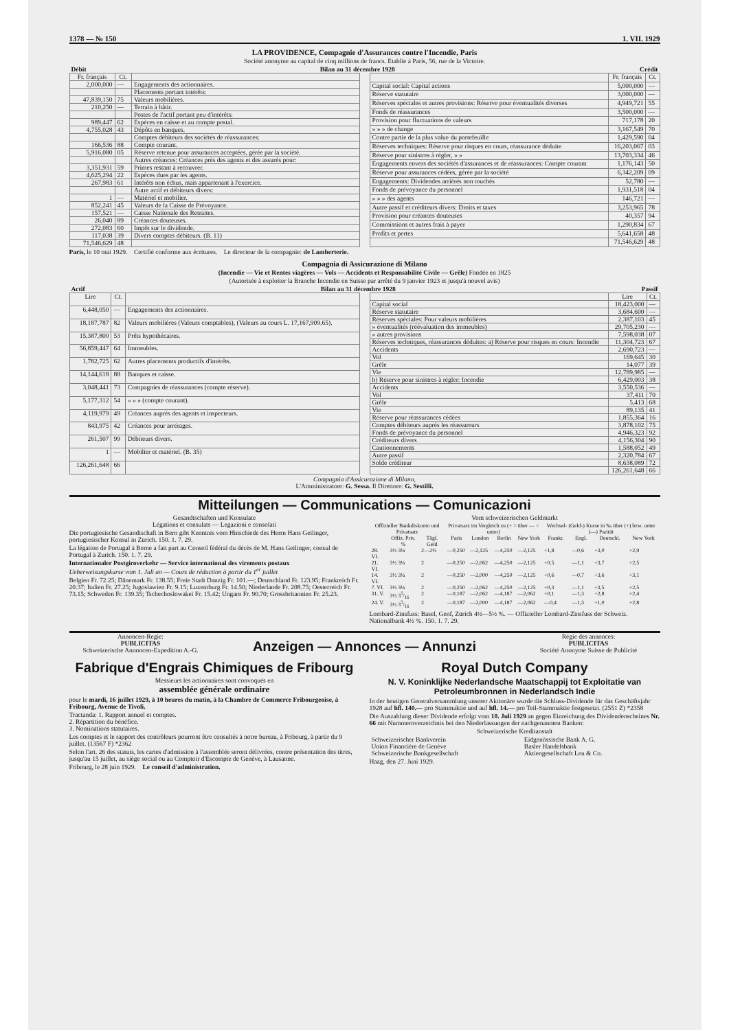1378 — № 150 1. VII. 1929
LA PROVIDENCE, Compagnie d'Assurances contre l'Incendie, Paris
Société anonyme au capital de cinq millions de francs. Etablie à Paris, 56, rue de la Victoire.
| Débit | Bilan au 31 décembre 1928 | Crédit |
| Fr. français | Ct. | |
| --- | --- | --- |
| 2,000,000 | — | Engagements des actionnaires. |
| | | Placements portant intérêts: |
| 47,839,150 | 75 | Valeurs mobilières. |
| 210,250 | — | Terrain à bâtir. |
| | | Postes de l'actif portant peu d'intérêts: |
| 989,447 | 62 | Espèces en caisse et au compte postal. |
| 4,755,028 | 43 | Dépôts en banques. |
| | | Comptes débiteurs des sociétés de réassurances: |
| 166,536 | 88 | Compte courant. |
| 5,916,080 | 05 | Réserve retenue pour assurances acceptées, gérée par la société. |
| | | Autres créances: Créances près des agents et des assurés pour: |
| 3,351,931 | 59 | Primes restant à recouvrer. |
| 4,625,294 | 22 | Espèces dues par les agents. |
| 267,983 | 61 | Intérêts non échus, mais appartenant à l'exercice. |
| | | Autre actif et débiteurs divers: |
| 1 | — | Matériel et mobilier. |
| 852,241 | 45 | Valeurs de la Caisse de Prévoyance. |
| 157,521 | — | Caisse Nationale des Retraites. |
| 26,040 | 89 | Créances douteuses. |
| 272,083 | 60 | Impôt sur le dividende. |
| 117,038 | 39 | Divers comptes débiteurs. (B. 11) |
| 71,546,629 | 48 | |
| | Fr. français | Ct. |
| --- | --- | --- |
| Capital social: Capital actions | 5,000,000 | — |
| Réserve statutaire | 3,000,000 | — |
| Réserves spéciales et autres provisions: Réserve pour éventualités diverses | 4,949,721 | 55 |
| Fonds de réassurances | 3,500,000 | — |
| Provision pour fluctuations de valeurs | 717,178 | 20 |
| » » » de change | 3,167,549 | 70 |
| Contre partie de la plus value du portefeuille | 1,429,590 | 04 |
| Réserves techniques: Réserve pour risques en cours, réassurance déduite | 16,203,067 | 03 |
| Réserve pour sinistres à régler, » » | 13,703,334 | 46 |
| Engagements envers des sociétés d'assurances et de réassurances: Compte courant | 1,176,143 | 50 |
| Réserve pour assurances cédées, gérée par la société | 6,342,209 | 09 |
| Engagements: Dividendes arriérés non touchés | 52,780 | — |
| Fonds de prévoyance du personnel | 1,931,518 | 04 |
| » » » des agents | 146,721 | — |
| Autre passif et créditeurs divers: Droits et taxes | 3,253,965 | 78 |
| Provision pour créances douteuses | 40,357 | 94 |
| Commissions et autres frais à payer | 1,290,834 | 67 |
| Profits et pertes | 5,641,658 | 48 |
| | 71,546,629 | 48 |
Paris, le 10 mai 1929. Certifié conforme aux écritures. Le directeur de la compagnie: de Lamberterie.
Compagnia di Assicurazione di Milano
(Incendie — Vie et Rentes viagères — Vols — Accidents et Responsabilité Civile — Grêle) Fondée en 1825
(Autorisée à exploiter la Branche Incendie en Suisse par arrêté du 9 janvier 1923 et jusqu'à nouvel avis)
| Actif | Bilan au 31 décembre 1928 | Passif |
| Lire | Ct. | |
| --- | --- | --- |
| 6,448,050 | — | Engagements des actionnaires. |
| 18,187,787 | 82 | Valeurs mobilières (Valeurs comptables), (Valeurs au cours L. 17,167,909.65). |
| 15,387,800 | 53 | Prêts hypothécaires. |
| 56,859,447 | 64 | Immeubles. |
| 1,782,725 | 62 | Autres placements productifs d'intérêts. |
| 14,144,618 | 88 | Banques et caisse. |
| 3,048,441 | 73 | Compagnies de réassurances (compte réserve). |
| 5,177,312 | 54 | » » » (compte courant). |
| 4,119,979 | 49 | Créances auprès des agents et inspecteurs. |
| 843,975 | 42 | Créances pour arrérages. |
| 261,507 | 99 | Débiteurs divers. |
| 1 | — | Mobilier et matériel. (B. 35) |
| 126,261,648 | 66 | |
| | Lire | Ct. |
| --- | --- | --- |
| Capital social | 18,423,000 | — |
| Réserve statutaire | 3,684,600 | — |
| Réserves spéciales: Pour valeurs mobilières | 2,387,103 | 45 |
| » éventualités (réévaluation des immeubles) | 29,705,230 | — |
| » autres provisions | 7,598,038 | 07 |
| Réserves techniques, réassurances déduites: a) Réserve pour risques en cours: Incendie | 11,304,723 | 67 |
| Accidents | 2,690,723 | — |
| Vol | 169,645 | 30 |
| Grêle | 14,077 | 39 |
| Vie | 12,789,985 | — |
| b) Réserve pour sinistres à régler: Incendie | 6,429,003 | 38 |
| Accidents | 3,550,536 | — |
| Vol | 37,411 | 70 |
| Grêle | 5,413 | 68 |
| Vie | 89,135 | 41 |
| Réserve pour réassurances cédées | 1,855,364 | 16 |
| Comptes débiteurs auprès les réassureurs | 3,878,102 | 75 |
| Fonds de prévoyance du personnel | 4,946,323 | 92 |
| Créditeurs divers | 4,156,304 | 90 |
| Cautionnements | 1,588,052 | 49 |
| Autre passif | 2,320,784 | 67 |
| Solde créditeur | 8,638,089 | 72 |
| | 126,261,648 | 66 |
Compagnia d'Assicurazione di Milano,
L'Amministratore: G. Sessa. Il Direttore: G. Sestilli.
Mitteilungen — Communications — Comunicazioni
Gesandtschaften und Konsulate
Légations et consulats — Legazioni e consolati
Die portugiesische Gesandtschaft in Bern gibt Kenntnis vom Hinschiede des Herrn Hans Geilinger, portugiesischer Konsul in Zürich. 150. 1. 7. 29.
La légation de Portugal à Berne a fait part au Conseil fédéral du décès de M. Hans Geilinger, consul de Portugal à Zurich. 150. 1. 7. 29.
Internationaler Postgiroverkehr — Service international des virements postaux
Ueberweisungskurse vom 1. Juli an — Cours de réduction à partir du 1<sup>er</sup> juillet
Belgien Fr. 72.25; Dänemark Fr. 138.55; Freie Stadt Danzig Fr. 101.—; Deutschland Fr. 123.95; Frankreich Fr. 20.37; Italien Fr. 27.25; Jugoslawien Fr. 9.15; Luxemburg Fr. 14.50; Niederlande Fr. 208.75; Oesterreich Fr. 73.15; Schweden Fr. 139.35; Tschechoslowakei Fr. 15.42; Ungarn Fr. 90.70; Grossbritannien Fr. 25.23.
Vom schweizerischen Geldmarkt
| Offizieller Bankdiskonto und Privatsatz | | | Privatsatz im Vergleich zu (+ = über — = unter) | | | | Wechsel- (Geld-) Kurse in ‰ über (+) bzw. unter (—) Parität | | | |
| --- | --- | --- | --- | --- | --- | --- | --- | --- | --- | --- |
| | Offiz. Priv. % | Tägl. Geld | Paris | London | Berlin | New York | Frankr. | Engl. | Deutschl. | New York |
| 28. VI. | 3½ 3¼ | 2—2½ | —0,250 | —2,125 | —4,250 | —2,125 | +1,8 | —0,6 | +3,0 | +2,9 |
| 21. VI. | 3½ 3¼ | 2 | —0,250 | —2,062 | —4,250 | —2,125 | +0,5 | —1,1 | +3,7 | +2,5 |
| 14. VI. | 3½ 3¼ | 2 | —0,250 | —2,000 | —4,250 | —2,125 | +0,6 | —0,7 | +3,6 | +3,1 |
| 7. VI. | 3½ 3¼ | 2 | —0,250 | —2,062 | —4,250 | —2,125 | +0,3 | —1,1 | +3,5 | +2,5 |
| 31. V. | 3½ 35/16 | 2 | —0,187 | —2,062 | —4,187 | —2,062 | +0,1 | —1,3 | +2,8 | +2,4 |
| 24. V. | 3½ 35/16 | 2 | —0,187 | —2,000 | —4,187 | —2,062 | —0,4 | —1,3 | +1,0 | +2,8 |
Lombard-Zinsfuss: Basel, Genf, Zürich 4½—5½ %. — Offizieller Lombard-Zinsfuss der Schweiz. Nationalbank 4½ %. 150. 1. 7. 29.
Annoncen-Regie:
PUBLICITAS
Schweizerische Annoncen-Expedition A.-G.
Anzeigen — Annonces — Annunzi
Régie des annonces:
PUBLICITAS
Société Anonyme Suisse de Publicité
Fabrique d'Engrais Chimiques de Fribourg
Messieurs les actionnaires sont convoqués en
assemblée générale ordinaire
pour le mardi, 16 juillet 1929, à 10 heures du matin, à la Chambre de Commerce Fribourgeoise, à Fribourg, Avenue de Tivoli.
Tractanda: 1. Rapport annuel et comptes.
2. Répartition du bénéfice.
3. Nominations statutaires.
Les comptes et le rapport des contrôleurs pourront être consultés à notre bureau, à Fribourg, à partir du 9 juillet. (13567 F) *2362
Selon l'art. 26 des statuts, les cartes d'admission à l'assemblée seront délivrées, contre présentation des titres, jusqu'au 15 juillet, au siège social ou au Comptoir d'Escompte de Genève, à Lausanne.
Fribourg, le 28 juin 1929. Le conseil d'administration.
Royal Dutch Company
N. V. Koninklijke Nederlandsche Maatschappij tot Exploitatie van Petroleumbronnen in Nederlandsch Indie
In der heutigen Generalversammlung unserer Aktionäre wurde die Schluss-Dividende für das Geschäftsjahr 1928 auf hfl. 140.— pro Stammaktie und auf hfl. 14.— pro Teil-Stammaktie festgesetzt. (2551 Z) *2358
Die Auszahlung dieser Dividende erfolgt vom 10. Juli 1929 an gegen Einreichung des Dividendenscheines Nr. 66 mit Nummernverzeichnis bei den Niederlassungen der nachgenannten Banken:
Schweizerische Kreditanstalt
| Schweizerischer Bankverein | Eidgenössische Bank A. G. |
| Union Financière de Genève | Basler Handelsbank |
| Schweizerische Bankgesellschaft | Aktiengesellschaft Leu & Co. |
Haag, den 27. Juni 1929.